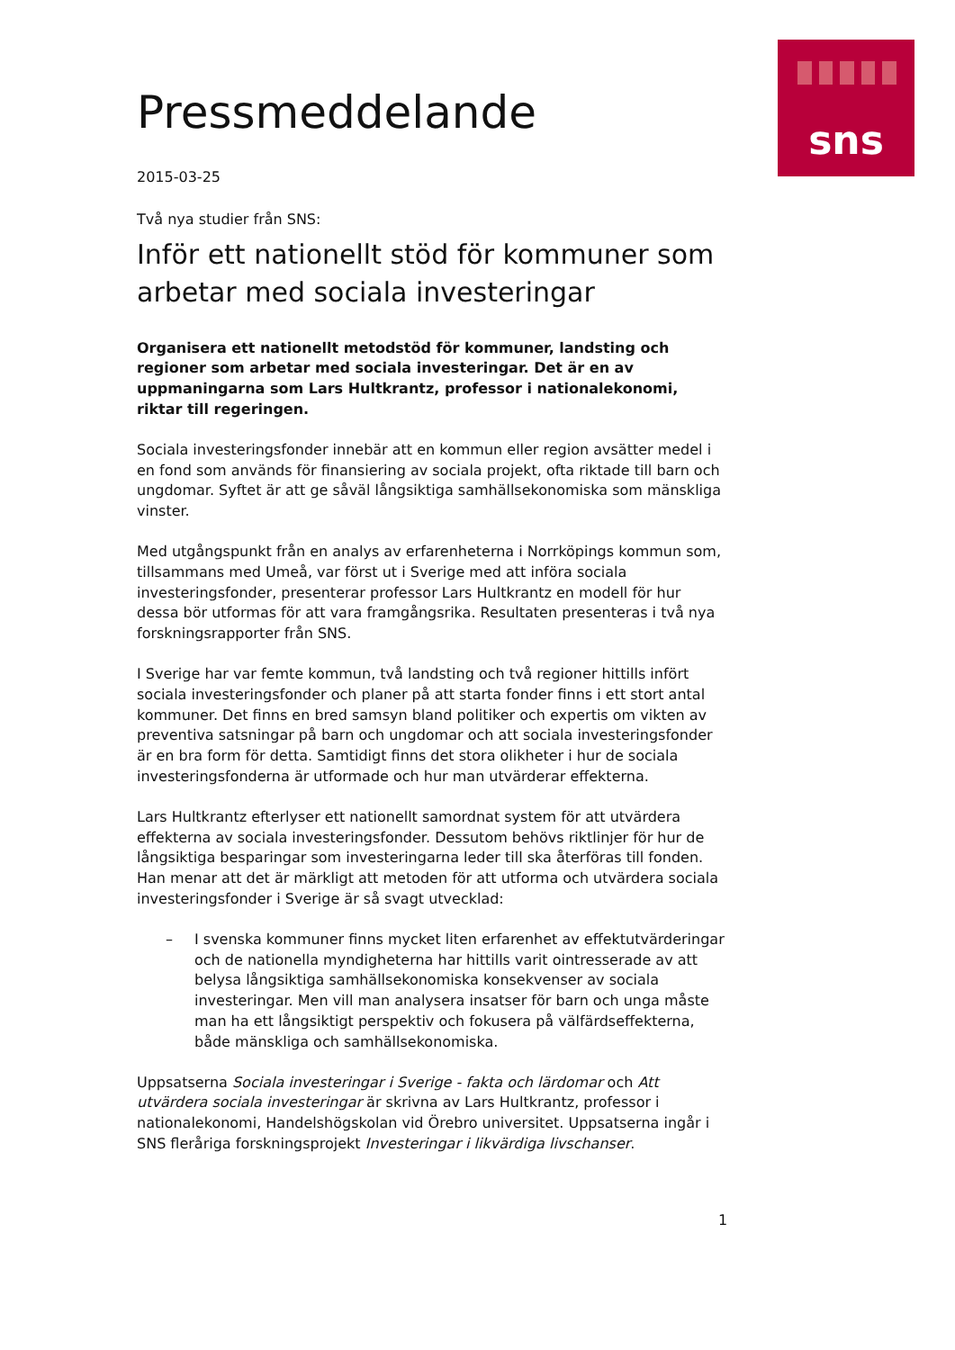sns
Pressmeddelande
2015-03-25
Två nya studier från SNS:
Inför ett nationellt stöd för kommuner som arbetar med sociala investeringar
Organisera ett nationellt metodstöd för kommuner, landsting och regioner som arbetar med sociala investeringar. Det är en av uppmaningarna som Lars Hultkrantz, professor i nationalekonomi, riktar till regeringen.
Sociala investeringsfonder innebär att en kommun eller region avsätter medel i en fond som används för finansiering av sociala projekt, ofta riktade till barn och ungdomar. Syftet är att ge såväl långsiktiga samhällsekonomiska som mänskliga vinster.
Med utgångspunkt från en analys av erfarenheterna i Norrköpings kommun som, tillsammans med Umeå, var först ut i Sverige med att införa sociala investeringsfonder, presenterar professor Lars Hultkrantz en modell för hur dessa bör utformas för att vara framgångsrika. Resultaten presenteras i två nya forskningsrapporter från SNS.
I Sverige har var femte kommun, två landsting och två regioner hittills infört sociala investeringsfonder och planer på att starta fonder finns i ett stort antal kommuner. Det finns en bred samsyn bland politiker och expertis om vikten av preventiva satsningar på barn och ungdomar och att sociala investeringsfonder är en bra form för detta. Samtidigt finns det stora olikheter i hur de sociala investeringsfonderna är utformade och hur man utvärderar effekterna.
Lars Hultkrantz efterlyser ett nationellt samordnat system för att utvärdera effekterna av sociala investeringsfonder. Dessutom behövs riktlinjer för hur de långsiktiga besparingar som investeringarna leder till ska återföras till fonden. Han menar att det är märkligt att metoden för att utforma och utvärdera sociala investeringsfonder i Sverige är så svagt utvecklad:
– I svenska kommuner finns mycket liten erfarenhet av effektutvärderingar och de nationella myndigheterna har hittills varit ointresserade av att belysa långsiktiga samhällsekonomiska konsekvenser av sociala investeringar. Men vill man analysera insatser för barn och unga måste man ha ett långsiktigt perspektiv och fokusera på välfärdseffekterna, både mänskliga och samhällsekonomiska.
Uppsatserna Sociala investeringar i Sverige - fakta och lärdomar och Att utvärdera sociala investeringar är skrivna av Lars Hultkrantz, professor i nationalekonomi, Handelshögskolan vid Örebro universitet. Uppsatserna ingår i SNS fleråriga forskningsprojekt Investeringar i likvärdiga livschanser.
1